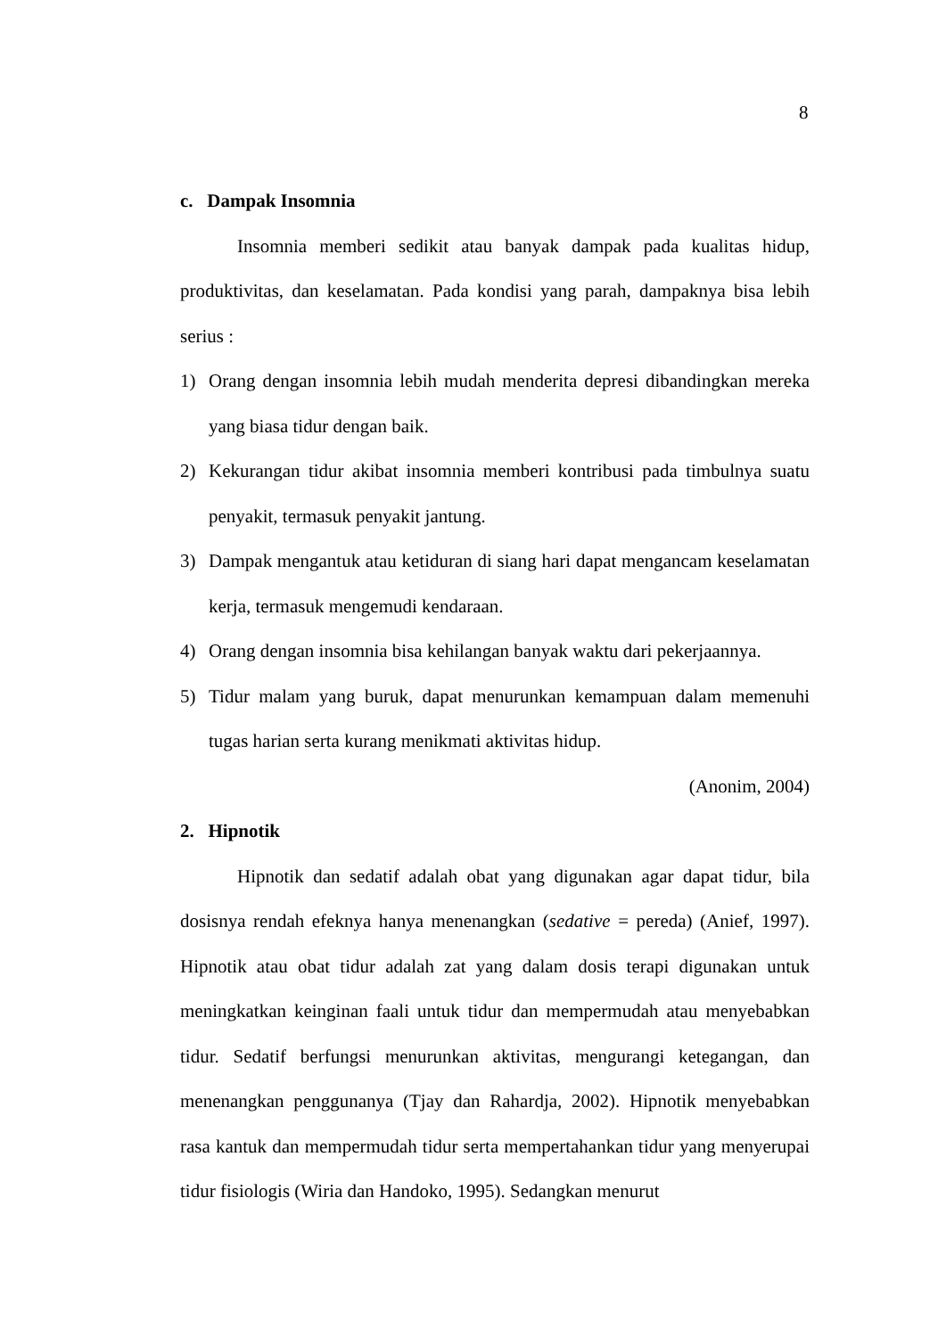8
c. Dampak Insomnia
Insomnia memberi sedikit atau banyak dampak pada kualitas hidup, produktivitas, dan keselamatan. Pada kondisi yang parah, dampaknya bisa lebih serius :
1) Orang dengan insomnia lebih mudah menderita depresi dibandingkan mereka yang biasa tidur dengan baik.
2) Kekurangan tidur akibat insomnia memberi kontribusi pada timbulnya suatu penyakit, termasuk penyakit jantung.
3) Dampak mengantuk atau ketiduran di siang hari dapat mengancam keselamatan kerja, termasuk mengemudi kendaraan.
4) Orang dengan insomnia bisa kehilangan banyak waktu dari pekerjaannya.
5) Tidur malam yang buruk, dapat menurunkan kemampuan dalam memenuhi tugas harian serta kurang menikmati aktivitas hidup.
(Anonim, 2004)
2. Hipnotik
Hipnotik dan sedatif adalah obat yang digunakan agar dapat tidur, bila dosisnya rendah efeknya hanya menenangkan (sedative = pereda) (Anief, 1997). Hipnotik atau obat tidur adalah zat yang dalam dosis terapi digunakan untuk meningkatkan keinginan faali untuk tidur dan mempermudah atau menyebabkan tidur. Sedatif berfungsi menurunkan aktivitas, mengurangi ketegangan, dan menenangkan penggunanya (Tjay dan Rahardja, 2002). Hipnotik menyebabkan rasa kantuk dan mempermudah tidur serta mempertahankan tidur yang menyerupai tidur fisiologis (Wiria dan Handoko, 1995). Sedangkan menurut